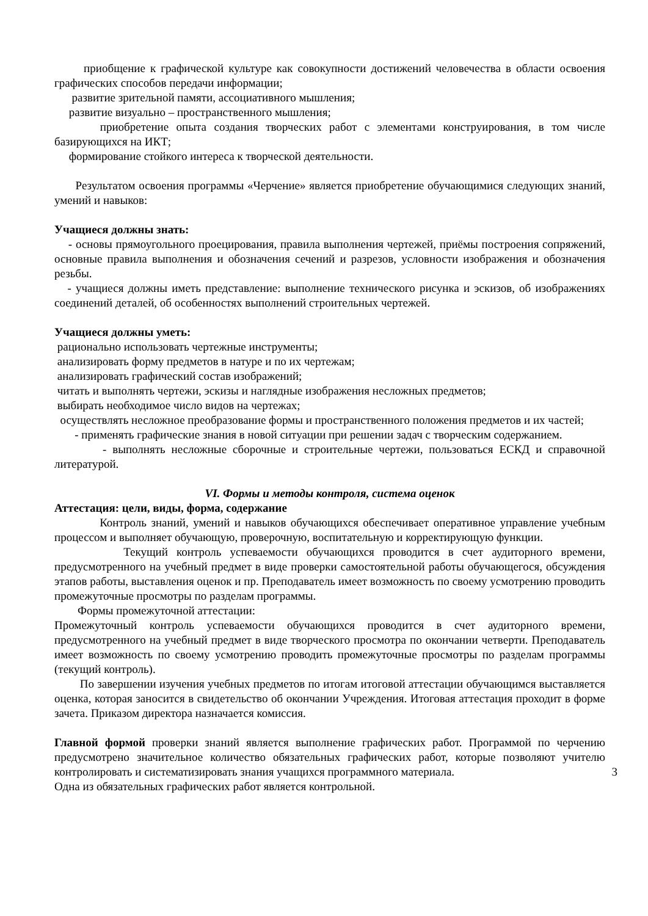приобщение к графической культуре как совокупности достижений человечества в области освоения графических способов передачи информации;
развитие зрительной памяти, ассоциативного мышления;
развитие визуально – пространственного мышления;
приобретение опыта создания творческих работ с элементами конструирования, в том числе базирующихся на ИКТ;
формирование стойкого интереса к творческой деятельности.
Результатом освоения программы «Черчение» является приобретение обучающимися следующих знаний, умений и навыков:
Учащиеся должны знать:
- основы прямоугольного проецирования, правила выполнения чертежей, приёмы построения сопряжений, основные правила выполнения и обозначения сечений и разрезов, условности изображения и обозначения резьбы.
- учащиеся должны иметь представление: выполнение технического рисунка и эскизов, об изображениях соединений деталей, об особенностях выполнений строительных чертежей.
Учащиеся должны уметь:
рационально использовать чертежные инструменты;
анализировать форму предметов в натуре и по их чертежам;
анализировать графический состав изображений;
читать и выполнять чертежи, эскизы и наглядные изображения несложных предметов;
выбирать необходимое число видов на чертежах;
осуществлять несложное преобразование формы и пространственного положения предметов и их частей;
- применять графические знания в новой ситуации при решении задач с творческим содержанием.
- выполнять несложные сборочные и строительные чертежи, пользоваться ЕСКД и справочной литературой.
VI. Формы и методы контроля, система оценок
Аттестация: цели, виды, форма, содержание
Контроль знаний, умений и навыков обучающихся обеспечивает оперативное управление учебным процессом и выполняет обучающую, проверочную, воспитательную и корректирующую функции.
Текущий контроль успеваемости обучающихся проводится в счет аудиторного времени, предусмотренного на учебный предмет в виде проверки самостоятельной работы обучающегося, обсуждения этапов работы, выставления оценок и пр. Преподаватель имеет возможность по своему усмотрению проводить промежуточные просмотры по разделам программы.
Формы промежуточной аттестации:
Промежуточный контроль успеваемости обучающихся проводится в счет аудиторного времени, предусмотренного на учебный предмет в виде творческого просмотра по окончании четверти. Преподаватель имеет возможность по своему усмотрению проводить промежуточные просмотры по разделам программы (текущий контроль).
По завершении изучения учебных предметов по итогам итоговой аттестации обучающимся выставляется оценка, которая заносится в свидетельство об окончании Учреждения. Итоговая аттестация проходит в форме зачета. Приказом директора назначается комиссия.
Главной формой проверки знаний является выполнение графических работ. Программой по черчению предусмотрено значительное количество обязательных графических работ, которые позволяют учителю контролировать и систематизировать знания учащихся программного 3 материала.
Одна из обязательных графических работ является контрольной.